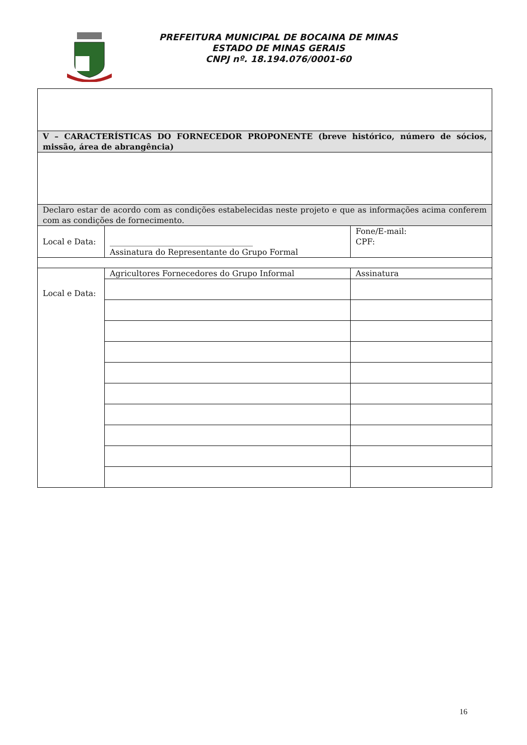PREFEITURA MUNICIPAL DE BOCAINA DE MINAS
ESTADO DE MINAS GERAIS
CNPJ nº. 18.194.076/0001-60
| V – CARACTERÍSTICAS DO FORNECEDOR PROPONENTE (breve histórico, número de sócios, missão, área de abrangência) | | |
| Declaro estar de acordo com as condições estabelecidas neste projeto e que as informações acima conferem com as condições de fornecimento. | | |
| Local e Data: | ____________________________________ Assinatura do Representante do Grupo Formal | Fone/E-mail: CPF: |
| Local e Data: | Agricultores Fornecedores do Grupo Informal | Assinatura |
16